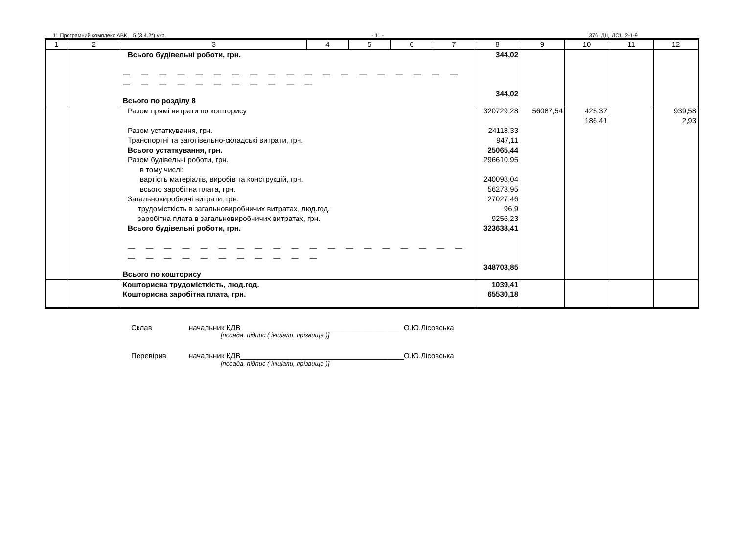11 Програмний комплекс АВК _ 5 (3.4.2*) укр. - 11 - 376_ДЦ_ЛС1_2-1-9
| 1 | 2 | 3 | 4 | 5 | 6 | 7 | 8 | 9 | 10 | 11 | 12 |
| --- | --- | --- | --- | --- | --- | --- | --- | --- | --- | --- | --- |
| | | Всього будівельні роботи, грн. — — — — — — — — — — — — — — — — — — — — — — — — — — — — — — Всього по розділу 8 | | | | | 344,02 344,02 | | | | |
| | | Разом прямі витрати по кошторису Разом устаткування, грн. Транспортні та заготівельно-складські витрати, грн. Всього устаткування, грн. Разом будівельні роботи, грн. в тому числі: вартість матеріалів, виробів та конструкцій, грн. всього заробітна плата, грн. Загальновиробничі витрати, грн. трудомісткість в загальновиробничих витратах, люд.год. заробітна плата в загальновиробничих витратах, грн. Всього будівельні роботи, грн. — — — — — — — — — — — — — — — — — — — — — — — — — — — — — — Всього по кошторису | | | | | 320729,28 24118,33 947,11 25065,44 296610,95 240098,04 56273,95 27027,46 96,9 9256,23 323638,41 348703,85 | 56087,54 | 425,37 186,41 | | 939,58 2,93 |
| | | Кошторисна трудомісткість, люд.год. Кошторисна заробітна плата, грн. | | | | | 1039,41 65530,18 | | | | |
Склав начальник КДВ________________________________________О.Ю.Лісовська
[посада, підпис ( ініціали, прізвище )]
Перевірив начальник КДВ________________________________________О.Ю.Лісовська
[посада, підпис ( ініціали, прізвище )]